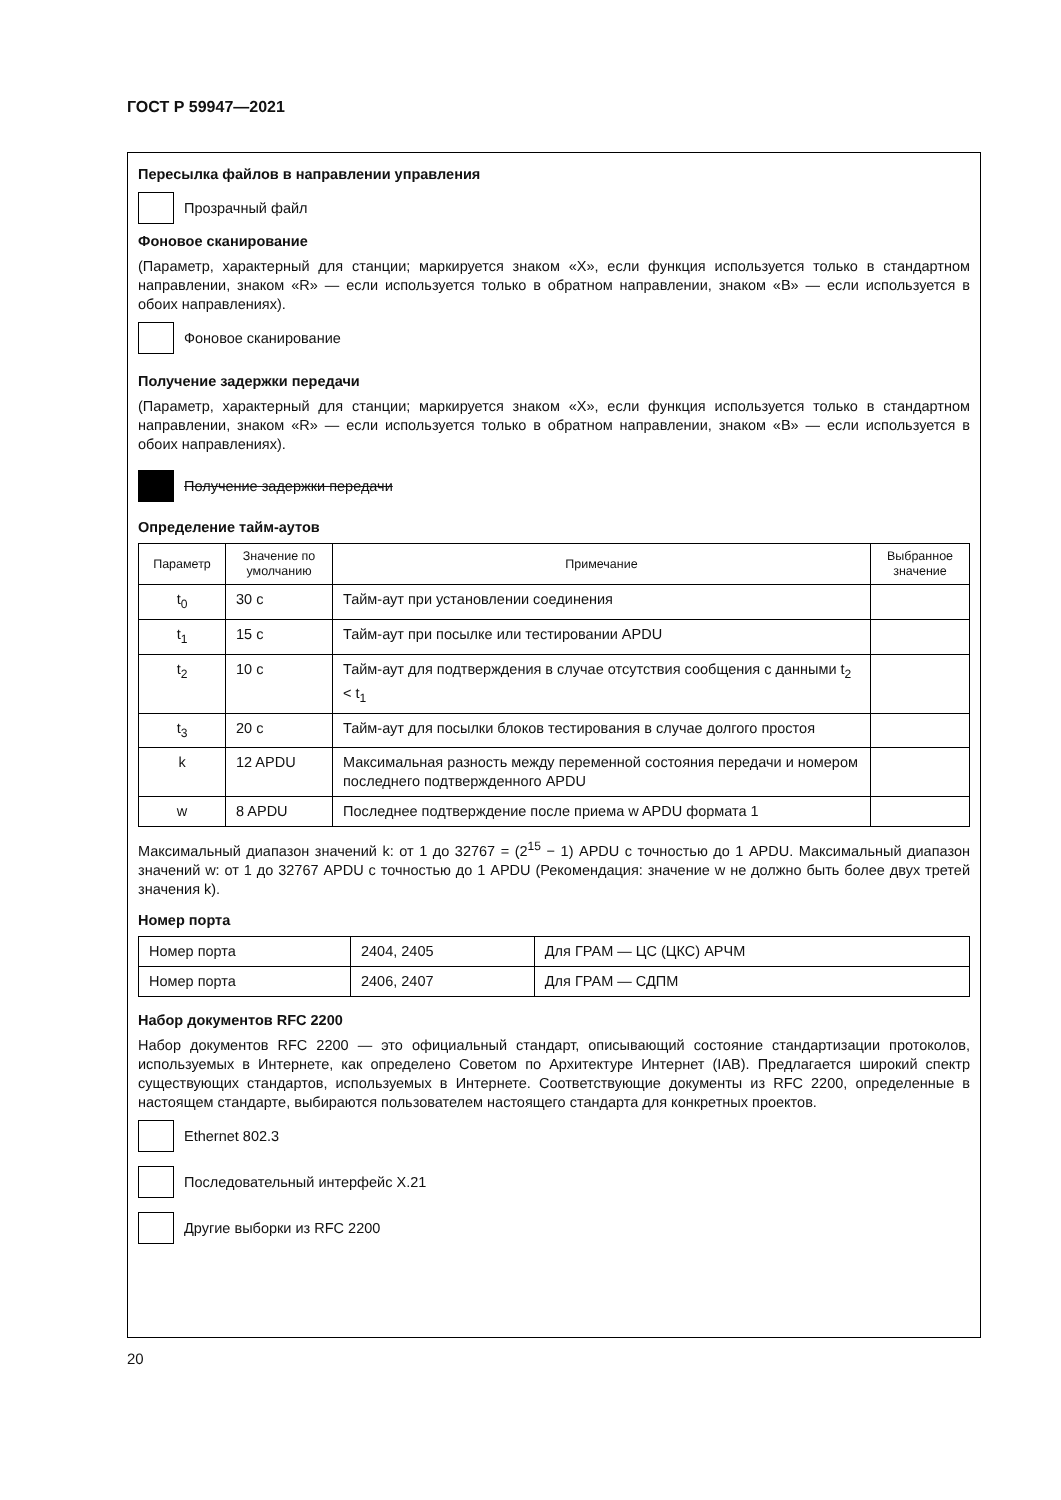ГОСТ Р 59947—2021
Пересылка файлов в направлении управления
Прозрачный файл
Фоновое сканирование
(Параметр, характерный для станции; маркируется знаком «X», если функция используется только в стандартном направлении, знаком «R» — если используется только в обратном направлении, знаком «B» — если используется в обоих направлениях).
Фоновое сканирование
Получение задержки передачи
(Параметр, характерный для станции; маркируется знаком «X», если функция используется только в стандартном направлении, знаком «R» — если используется только в обратном направлении, знаком «B» — если используется в обоих направлениях).
Получение задержки передачи
Определение тайм-аутов
| Параметр | Значение по умолчанию | Примечание | Выбранное значение |
| --- | --- | --- | --- |
| t<sub>0</sub> | 30 с | Тайм-аут при установлении соединения | |
| t<sub>1</sub> | 15 с | Тайм-аут при посылке или тестировании APDU | |
| t<sub>2</sub> | 10 с | Тайм-аут для подтверждения в случае отсутствия сообщения с данными t<sub>2</sub> < t<sub>1</sub> | |
| t<sub>3</sub> | 20 с | Тайм-аут для посылки блоков тестирования в случае долгого простоя | |
| k | 12 APDU | Максимальная разность между переменной состояния передачи и номером последнего подтвержденного APDU | |
| w | 8 APDU | Последнее подтверждение после приема w APDU формата 1 | |
Максимальный диапазон значений k: от 1 до 32767 = (2<sup>15</sup> − 1) APDU с точностью до 1 APDU. Максимальный диапазон значений w: от 1 до 32767 APDU с точностью до 1 APDU (Рекомендация: значение w не должно быть более двух третей значения k).
Номер порта
| Номер порта | 2404, 2405 | Для ГРАМ — ЦС (ЦКС) АРЧМ |
| Номер порта | 2406, 2407 | Для ГРАМ — СДПМ |
Набор документов RFC 2200
Набор документов RFC 2200 — это официальный стандарт, описывающий состояние стандартизации протоколов, используемых в Интернете, как определено Советом по Архитектуре Интернет (IAB). Предлагается широкий спектр существующих стандартов, используемых в Интернете. Соответствующие документы из RFC 2200, определенные в настоящем стандарте, выбираются пользователем настоящего стандарта для конкретных проектов.
Ethernet 802.3
Последовательный интерфейс X.21
Другие выборки из RFC 2200
20